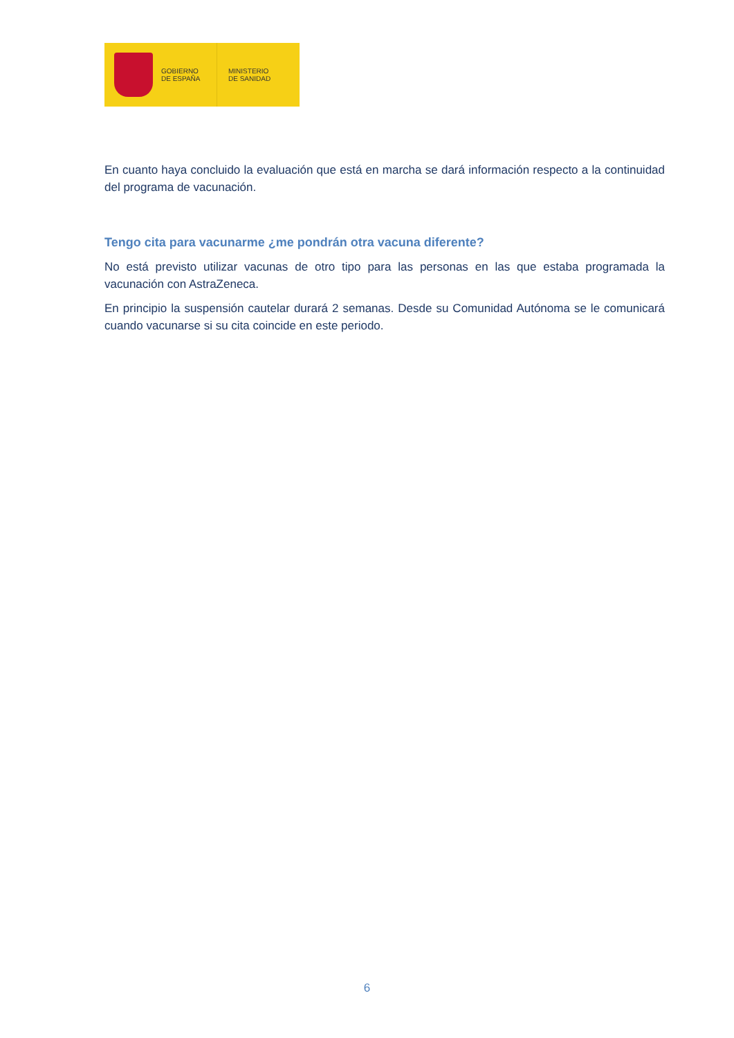GOBIERNO
DE ESPAÑA
MINISTERIO
DE SANIDAD
En cuanto haya concluido la evaluación que está en marcha se dará información respecto a la continuidad del programa de vacunación.
Tengo cita para vacunarme ¿me pondrán otra vacuna diferente?
No está previsto utilizar vacunas de otro tipo para las personas en las que estaba programada la vacunación con AstraZeneca.
En principio la suspensión cautelar durará 2 semanas. Desde su Comunidad Autónoma se le comunicará cuando vacunarse si su cita coincide en este periodo.
6